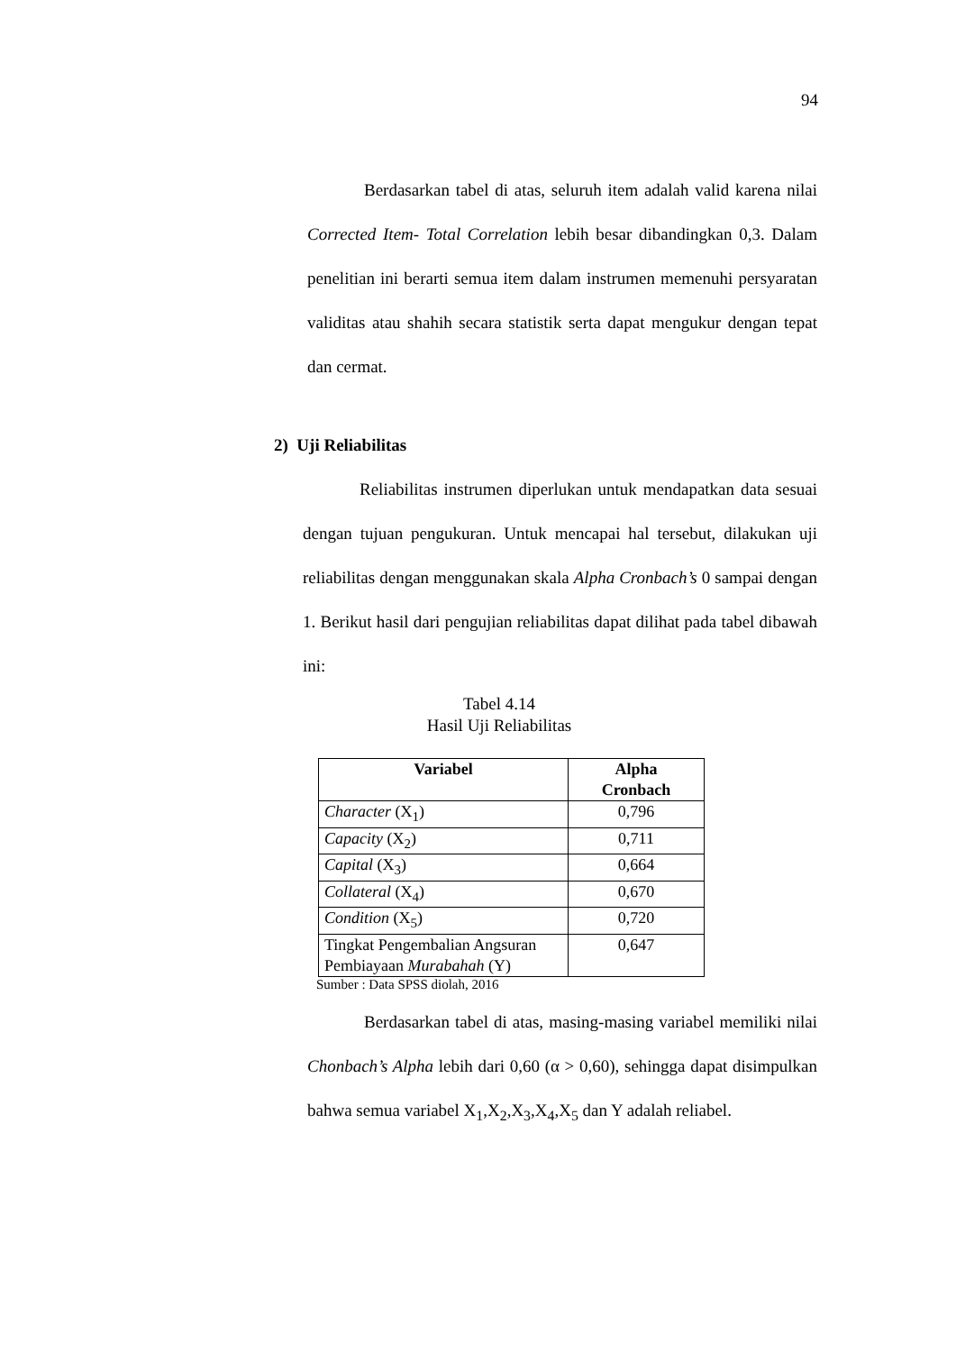94
Berdasarkan tabel di atas, seluruh item adalah valid karena nilai Corrected Item- Total Correlation lebih besar dibandingkan 0,3. Dalam penelitian ini berarti semua item dalam instrumen memenuhi persyaratan validitas atau shahih secara statistik serta dapat mengukur dengan tepat dan cermat.
2) Uji Reliabilitas
Reliabilitas instrumen diperlukan untuk mendapatkan data sesuai dengan tujuan pengukuran. Untuk mencapai hal tersebut, dilakukan uji reliabilitas dengan menggunakan skala Alpha Cronbach’s 0 sampai dengan 1. Berikut hasil dari pengujian reliabilitas dapat dilihat pada tabel dibawah ini:
Tabel 4.14
Hasil Uji Reliabilitas
| Variabel | Alpha Cronbach |
| --- | --- |
| Character (X<sub>1</sub>) | 0,796 |
| Capacity (X<sub>2</sub>) | 0,711 |
| Capital (X<sub>3</sub>) | 0,664 |
| Collateral (X<sub>4</sub>) | 0,670 |
| Condition (X<sub>5</sub>) | 0,720 |
| Tingkat Pengembalian Angsuran Pembiayaan Murabahah (Y) | 0,647 |
Sumber : Data SPSS diolah, 2016
Berdasarkan tabel di atas, masing-masing variabel memiliki nilai Chonbach’s Alpha lebih dari 0,60 (α > 0,60), sehingga dapat disimpulkan bahwa semua variabel X<sub>1</sub>,X<sub>2</sub>,X<sub>3</sub>,X<sub>4</sub>,X<sub>5</sub> dan Y adalah reliabel.